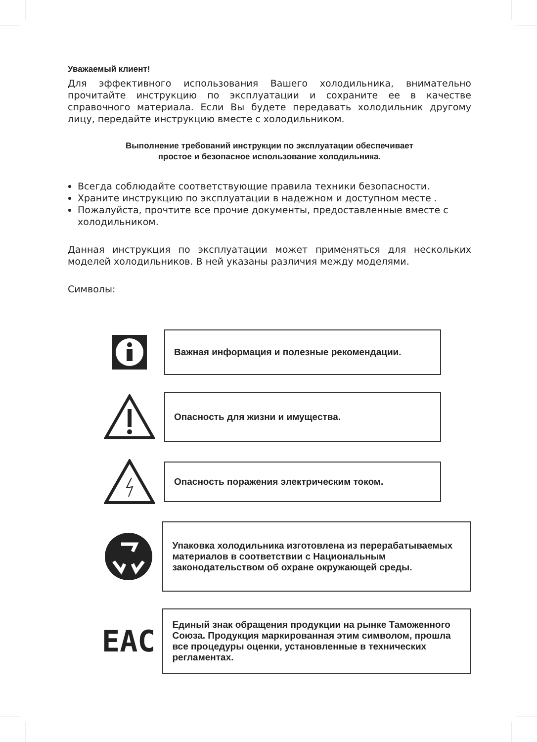Уважаемый клиент!
Для эффективного использования Вашего холодильника, внимательно прочитайте инструкцию по эксплуатации и сохраните ее в качестве справочного материала. Если Вы будете передавать холодильник другому лицу, передайте инструкцию вместе с холодильником.
Выполнение требований инструкции по эксплуатации обеспечивает
простое и безопасное использование холодильника.
Всегда соблюдайте соответствующие правила техники безопасности.
Храните инструкцию по эксплуатации в надежном и доступном месте .
Пожалуйста, прочтите все прочие документы, предоставленные вместе с холодильником.
Данная инструкция по эксплуатации может применяться для нескольких моделей холодильников. В ней указаны различия между моделями.
Символы:
Важная информация и полезные рекомендации.
Опасность для жизни и имущества.
Опасность поражения электрическим током.
Упаковка холодильника изготовлена из перерабатываемых материалов в соответствии с Национальным законодательством об охране окружающей среды.
EAC
Единый знак обращения продукции на рынке Таможенного Союза. Продукция маркированная этим символом, прошла все процедуры оценки, установленные в технических регламентах.